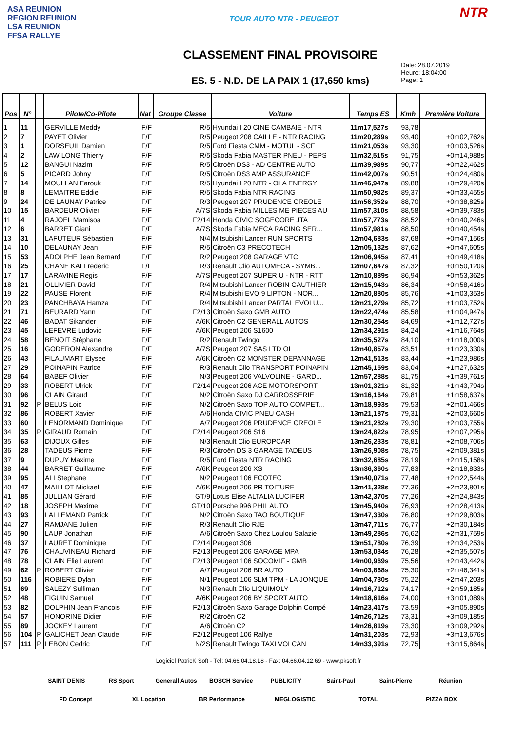ASA REUNION
REGION REUNION
LSA REUNION
FFSA RALLYE
TOUR AUTO NTR - PEUGEOT
CLASSEMENT FINAL PROVISOIRE
ES. 5 - N.D. DE LA PAIX 1 (17,650 kms)
NTR
Date: 28.07.2019
Heure: 18:04:00
Page: 1
| Pos | N° | | Pilote/Co-Pilote | Nat | Groupe Classe | Voiture | Temps ES | Kmh | Première Voiture |
| --- | --- | --- | --- | --- | --- | --- | --- | --- | --- |
| 1 | 11 | | GERVILLE Meddy | F/F | R/5 | Hyundai I 20 CINE CAMBAIE - NTR | 11m17,527s | 93,78 | |
| 2 | 7 | | PAYET Olivier | F/F | R/5 | Peugeot 208 CAILLE - NTR RACING | 11m20,289s | 93,40 | +0m02,762s |
| 3 | 1 | | DORSEUIL Damien | F/F | R/5 | Ford Fiesta CMM - MOTUL - SCF | 11m21,053s | 93,30 | +0m03,526s |
| 4 | 2 | | LAW LONG Thierry | F/F | R/5 | Skoda Fabia MASTER PNEU - PEPS | 11m32,515s | 91,75 | +0m14,988s |
| 5 | 12 | | BANGUI Nazim | F/F | R/5 | Citroën DS3 - AD CENTRE AUTO | 11m39,989s | 90,77 | +0m22,462s |
| 6 | 5 | | PICARD Johny | F/F | R/5 | Citroën DS3 AMP ASSURANCE | 11m42,007s | 90,51 | +0m24,480s |
| 7 | 14 | | MOULLAN Farouk | F/F | R/5 | Hyundai I 20 NTR - OLA ENERGY | 11m46,947s | 89,88 | +0m29,420s |
| 8 | 8 | | LEMAITRE Eddie | F/F | R/5 | Skoda Fabia NTR RACING | 11m50,982s | 89,37 | +0m33,455s |
| 9 | 24 | | DE LAUNAY Patrice | F/F | R/3 | Peugeot 207 PRUDENCE CREOLE | 11m56,352s | 88,70 | +0m38,825s |
| 10 | 15 | | BARDEUR Olivier | F/F | A/7S | Skoda Fabia MILLESIME PIECES AU | 11m57,310s | 88,58 | +0m39,783s |
| 11 | 4 | | RAJOEL Mamisoa | F/F | F2/14 | Honda CIVIC SOGECORE JTA | 11m57,773s | 88,52 | +0m40,246s |
| 12 | 6 | | BARRET Giani | F/F | A/7S | Skoda Fabia MECA RACING SER... | 11m57,981s | 88,50 | +0m40,454s |
| 13 | 31 | | LAFUTEUR Sébastien | F/F | N/4 | Mitsubishi Lancer RUN SPORTS | 12m04,683s | 87,68 | +0m47,156s |
| 14 | 10 | | DELAUNAY Jean | F/F | R/5 | Citroën C3 PRECOTECH | 12m05,132s | 87,62 | +0m47,605s |
| 15 | 53 | | ADOLPHE Jean Bernard | F/F | R/2 | Peugeot 208 GARAGE VTC | 12m06,945s | 87,41 | +0m49,418s |
| 16 | 25 | | CHANE KAI Frederic | F/F | R/3 | Renault Clio AUTOMECA - SYMB... | 12m07,647s | 87,32 | +0m50,120s |
| 17 | 17 | | LARAVINE Regis | F/F | A/7S | Peugeot 207 SUPER U - NTR - RTT | 12m10,889s | 86,94 | +0m53,362s |
| 18 | 21 | | OLLIVIER David | F/F | R/4 | Mitsubishi Lancer ROBIN GAUTHIER | 12m15,943s | 86,34 | +0m58,416s |
| 19 | 22 | | PAUSE Florent | F/F | R/4 | Mitsubishi EVO 9 LIPTON - NOR... | 12m20,880s | 85,76 | +1m03,353s |
| 20 | 23 | | PANCHBAYA Hamza | F/F | R/4 | Mitsubishi Lancer PARTAL EVOLU... | 12m21,279s | 85,72 | +1m03,752s |
| 21 | 71 | | BEURARD Yann | F/F | F2/13 | Citroën Saxo GMB AUTO | 12m22,474s | 85,58 | +1m04,947s |
| 22 | 46 | | BADAT Sikander | F/F | A/6K | Citroën C2 GENERALL AUTOS | 12m30,254s | 84,69 | +1m12,727s |
| 23 | 45 | | LEFEVRE Ludovic | F/F | A/6K | Peugeot 206 S1600 | 12m34,291s | 84,24 | +1m16,764s |
| 24 | 58 | | BENOIT Stéphane | F/F | R/2 | Renault Twingo | 12m35,527s | 84,10 | +1m18,000s |
| 25 | 16 | | GODERON Alexandre | F/F | A/7S | Peugeot 207 SAS LTD OI | 12m40,857s | 83,51 | +1m23,330s |
| 26 | 43 | | FILAUMART Elysee | F/F | A/6K | Citroën C2 MONSTER DEPANNAGE | 12m41,513s | 83,44 | +1m23,986s |
| 27 | 29 | | POINAPIN Patrice | F/F | R/3 | Renault Clio TRANSPORT POINAPIN | 12m45,159s | 83,04 | +1m27,632s |
| 28 | 64 | | BABEF Olivier | F/F | N/3 | Peugeot 206 VALVOLINE - GARD... | 12m57,288s | 81,75 | +1m39,761s |
| 29 | 33 | | ROBERT Ulrick | F/F | F2/14 | Peugeot 206 ACE MOTORSPORT | 13m01,321s | 81,32 | +1m43,794s |
| 30 | 96 | | CLAIN Giraud | F/F | N/2 | Citroën Saxo DJ CARROSSERIE | 13m16,164s | 79,81 | +1m58,637s |
| 31 | 92 | P | BELUS Loic | F/F | N/2 | Citroën Saxo TOP AUTO COMPET... | 13m18,993s | 79,53 | +2m01,466s |
| 32 | 86 | | ROBERT Xavier | F/F | A/6 | Honda CIVIC PNEU CASH | 13m21,187s | 79,31 | +2m03,660s |
| 33 | 60 | | LENORMAND Dominique | F/F | A/7 | Peugeot 206 PRUDENCE CREOLE | 13m21,282s | 79,30 | +2m03,755s |
| 34 | 35 | P | GIRAUD Romain | F/F | F2/14 | Peugeot 206 S16 | 13m24,822s | 78,95 | +2m07,295s |
| 35 | 63 | | DIJOUX Gilles | F/F | N/3 | Renault Clio EUROPCAR | 13m26,233s | 78,81 | +2m08,706s |
| 36 | 28 | | TADEUS Pierre | F/F | R/3 | Citroën DS 3 GARAGE TADEUS | 13m26,908s | 78,75 | +2m09,381s |
| 37 | 9 | | DUPUY Maxime | F/F | R/5 | Ford Fiesta NTR RACING | 13m32,685s | 78,19 | +2m15,158s |
| 38 | 44 | | BARRET Guillaume | F/F | A/6K | Peugeot 206 XS | 13m36,360s | 77,83 | +2m18,833s |
| 39 | 95 | | ALI Stephane | F/F | N/2 | Peugeot 106 ECOTEC | 13m40,071s | 77,48 | +2m22,544s |
| 40 | 47 | | MAILLOT Mickael | F/F | A/6K | Peugeot 206 PR TOITURE | 13m41,328s | 77,36 | +2m23,801s |
| 41 | 85 | | JULLIAN Gérard | F/F | GT/9 | Lotus Elise ALTALIA LUCIFER | 13m42,370s | 77,26 | +2m24,843s |
| 42 | 18 | | JOSEPH Maxime | F/F | GT/10 | Porsche 996 PHIL AUTO | 13m45,940s | 76,93 | +2m28,413s |
| 43 | 93 | | LALLEMAND Patrick | F/F | N/2 | Citroën Saxo TAO BOUTIQUE | 13m47,330s | 76,80 | +2m29,803s |
| 44 | 27 | | RAMJANE Julien | F/F | R/3 | Renault Clio RJE | 13m47,711s | 76,77 | +2m30,184s |
| 45 | 90 | | LAUP Jonathan | F/F | A/6 | Citroën Saxo Chez Loulou Salazie | 13m49,286s | 76,62 | +2m31,759s |
| 46 | 37 | | LAURET Dominique | F/F | F2/14 | Peugeot 306 | 13m51,780s | 76,39 | +2m34,253s |
| 47 | 76 | | CHAUVINEAU Richard | F/F | F2/13 | Peugeot 206 GARAGE MPA | 13m53,034s | 76,28 | +2m35,507s |
| 48 | 78 | | CLAIN Elie Laurent | F/F | F2/13 | Peugeot 106 SOCOMIF - GMB | 14m00,969s | 75,56 | +2m43,442s |
| 49 | 62 | P | ROBERT Olivier | F/F | A/7 | Peugeot 206 BR AUTO | 14m03,868s | 75,30 | +2m46,341s |
| 50 | 116 | | ROBIERE Dylan | F/F | N/1 | Peugeot 106 SLM TPM - LA JONQUE | 14m04,730s | 75,22 | +2m47,203s |
| 51 | 69 | | SALEZY Sulliman | F/F | N/3 | Renault Clio LIQUIMOLY | 14m16,712s | 74,17 | +2m59,185s |
| 52 | 48 | | FIGUIN Samuel | F/F | A/6K | Peugeot 206 BY SPORT AUTO | 14m18,616s | 74,00 | +3m01,089s |
| 53 | 82 | | DOLPHIN Jean Francois | F/F | F2/13 | Citroën Saxo Garage Dolphin Compé | 14m23,417s | 73,59 | +3m05,890s |
| 54 | 57 | | HONORINE Didier | F/F | R/2 | Citroën C2 | 14m26,712s | 73,31 | +3m09,185s |
| 55 | 89 | | JOCKEY Laurent | F/F | A/6 | Citroën C2 | 14m26,819s | 73,30 | +3m09,292s |
| 56 | 104 | P | GALICHET Jean Claude | F/F | F2/12 | Peugeot 106 Rallye | 14m31,203s | 72,93 | +3m13,676s |
| 57 | 111 | P | LEBON Cedric | F/F | N/2S | Renault Twingo TAXI VOLCAN | 14m33,391s | 72,75 | +3m15,864s |
Logiciel PatricK Soft - Tél: 04.66.04.18.18 - Fax: 04.66.04.12.69 - www.pksoft.fr
SAINT DENIS RS Sport Generall Autos BOSCH Service PUBLICITY Saint-Paul Saint-Pierre Réunion FD Concept XL Location BR Performance MEGLOGISTIC TOTAL PIZZA BOX